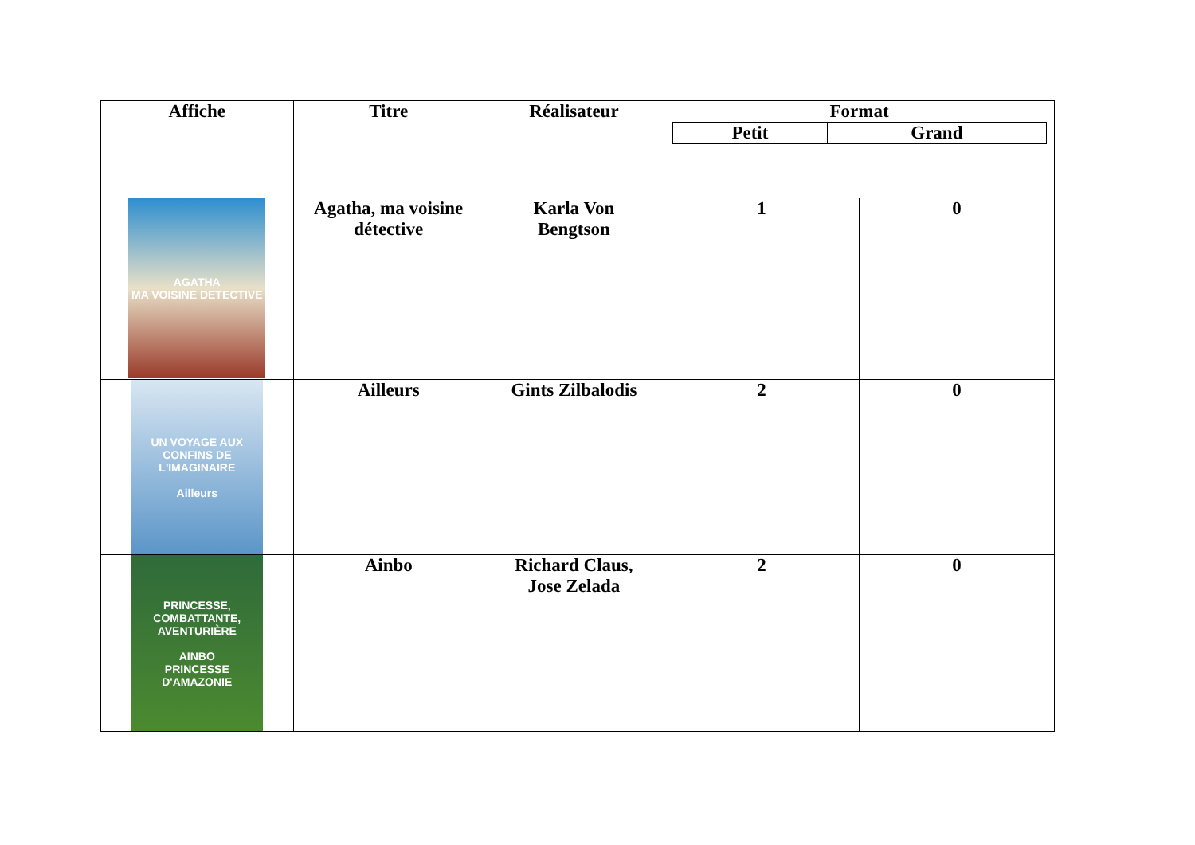| Affiche | Titre | Réalisateur | Format / Petit / Grand / | |
| --- | --- | --- | --- | --- |
| AGATHA MA VOISINE DETECTIVE | Agatha, ma voisine détective | Karla Von Bengtson | 1 | 0 |
| UN VOYAGE AUX CONFINS DE L'IMAGINAIRE Ailleurs | Ailleurs | Gints Zilbalodis | 2 | 0 |
| PRINCESSE, COMBATTANTE, AVENTURIÈRE AINBO PRINCESSE D'AMAZONIE | Ainbo | Richard Claus, Jose Zelada | 2 | 0 |